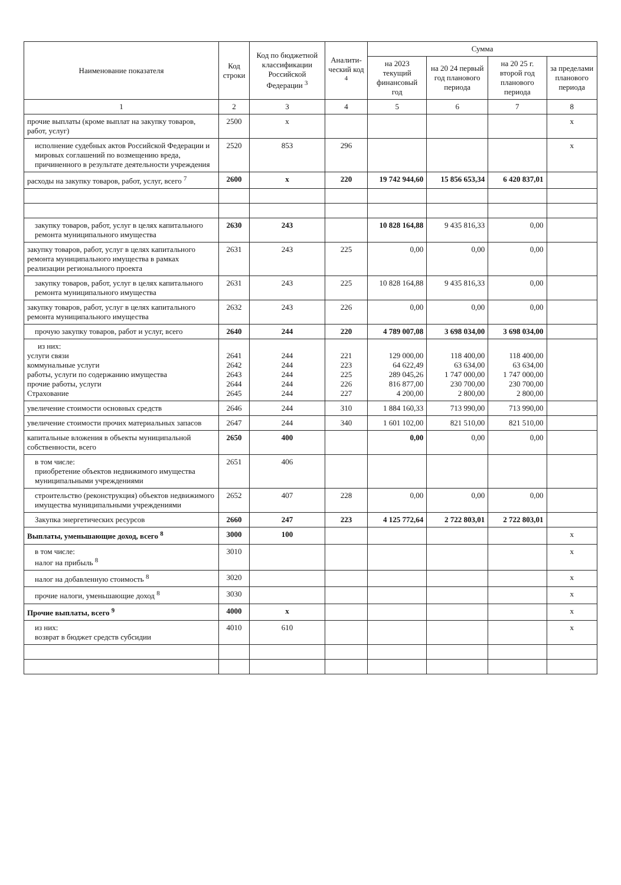| Наименование показателя | Код строки | Код по бюджетной классификации Российской Федерации <sup>3</sup> | Аналити-ческий код <sup>4</sup> | Сумма | | | |
| --- | --- | --- | --- | --- | --- | --- | --- |
| | | | | на 2023 текущий финансовый год | на 20 24 первый год планового периода | на 20 25 г. второй год планового периода | за пределами планового периода |
| 1 | 2 | 3 | 4 | 5 | 6 | 7 | 8 |
| прочие выплаты (кроме выплат на закупку товаров, работ, услуг) | 2500 | x | | | | | x |
| исполнение судебных актов Российской Федерации и мировых соглашений по возмещению вреда, причиненного в результате деятельности учреждения | 2520 | 853 | 296 | | | | x |
| расходы на закупку товаров, работ, услуг, всего <sup>7</sup> | 2600 | x | 220 | 19 742 944,60 | 15 856 653,34 | 6 420 837,01 | |
| закупку товаров, работ, услуг в целях капитального ремонта муниципального имущества | 2630 | 243 | | 10 828 164,88 | 9 435 816,33 | 0,00 | |
| закупку товаров, работ, услуг в целях капитального ремонта муниципального имущества в рамках реализации регионального проекта | 2631 | 243 | 225 | 0,00 | 0,00 | 0,00 | |
| закупку товаров, работ, услуг в целях капитального ремонта муниципального имущества | 2631 | 243 | 225 | 10 828 164,88 | 9 435 816,33 | 0,00 | |
| закупку товаров, работ, услуг в целях капитального ремонта муниципального имущества | 2632 | 243 | 226 | 0,00 | 0,00 | 0,00 | |
| прочую закупку товаров, работ и услуг, всего | 2640 | 244 | 220 | 4 789 007,08 | 3 698 034,00 | 3 698 034,00 | |
| из них: услуги связи коммунальные услуги работы, услуги по содержанию имущества прочие работы, услуги Страхование | 2641 2642 2643 2644 2645 | 244 244 244 244 244 | 221 223 225 226 227 | 129 000,00 64 622,49 289 045,26 816 877,00 4 200,00 | 118 400,00 63 634,00 1 747 000,00 230 700,00 2 800,00 | 118 400,00 63 634,00 1 747 000,00 230 700,00 2 800,00 | |
| увеличение стоимости основных средств | 2646 | 244 | 310 | 1 884 160,33 | 713 990,00 | 713 990,00 | |
| увеличение стоимости прочих материальных запасов | 2647 | 244 | 340 | 1 601 102,00 | 821 510,00 | 821 510,00 | |
| капитальные вложения в объекты муниципальной собственности, всего | 2650 | 400 | | 0,00 | 0,00 | 0,00 | |
| в том числе: приобретение объектов недвижимого имущества муниципальными учреждениями | 2651 | 406 | | | | | |
| строительство (реконструкция) объектов недвижимого имущества муниципальными учреждениями | 2652 | 407 | 228 | 0,00 | 0,00 | 0,00 | |
| Закупка энергетических ресурсов | 2660 | 247 | 223 | 4 125 772,64 | 2 722 803,01 | 2 722 803,01 | |
| Выплаты, уменьшающие доход, всего <sup>8</sup> | 3000 | 100 | | | | | x |
| в том числе: налог на прибыль <sup>8</sup> | 3010 | | | | | | x |
| налог на добавленную стоимость <sup>8</sup> | 3020 | | | | | | x |
| прочие налоги, уменьшающие доход <sup>8</sup> | 3030 | | | | | | x |
| Прочие выплаты, всего <sup>9</sup> | 4000 | x | | | | | x |
| из них: возврат в бюджет средств субсидии | 4010 | 610 | | | | | x |